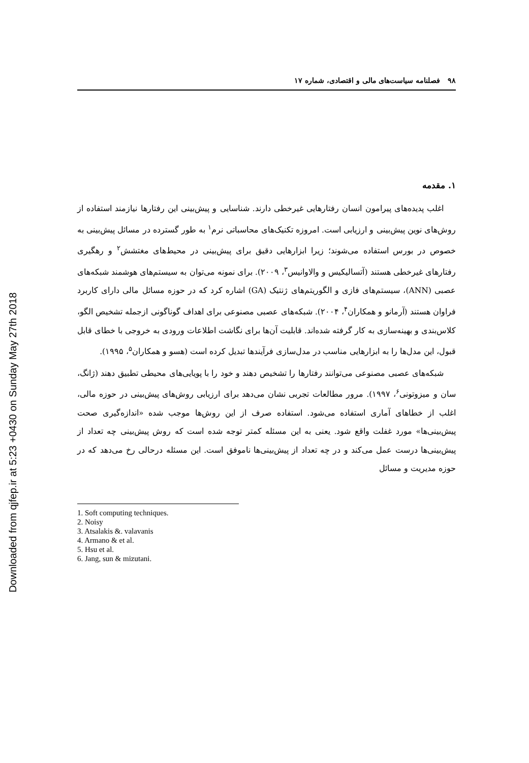Downloaded from qjfep.ir at 5:23 +0430 on Sunday May 27th 2018
۹۸ فصلنامه سیاست‌های مالی و اقتصادی، شماره ۱۷
۱. مقدمه
اغلب پدیده‌های پیرامون انسان رفتارهایی غیرخطی دارند. شناسایی و پیش‌بینی این رفتارها نیازمند استفاده از روش‌های نوین پیش‌بینی و ارزیابی است. امروزه تکنیک‌های محاسباتی نرم<sup>۱</sup> به طور گسترده در مسائل پیش‌بینی به خصوص در بورس استفاده می‌شوند؛ زیرا ابزارهایی دقیق برای پیش‌بینی در محیط‌های مغتشش<sup>۲</sup> و رهگیری رفتارهای غیرخطی هستند (آتسالیکیس و والاوانیس<sup>۳</sup>، ۲۰۰۹). برای نمونه می‌توان به سیستم‌های هوشمند شبکه‌های عصبی (ANN)، سیستم‌های فازی و الگوریتم‌های ژنتیک (GA) اشاره کرد که در حوزه مسائل مالی دارای کاربرد فراوان هستند (آرمانو و همکاران<sup>۴</sup>، ۲۰۰۴). شبکه‌های عصبی مصنوعی برای اهداف گوناگونی ازجمله تشخیص الگو، کلاس‌بندی و بهینه‌سازی به کار گرفته شده‌اند. قابلیت آن‌ها برای نگاشت اطلاعات ورودی به خروجی با خطای قابل قبول، این مدل‌ها را به ابزارهایی مناسب در مدل‌سازی فرآیندها تبدیل کرده است (هسو و همکاران<sup>۵</sup>، ۱۹۹۵).
شبکه‌های عصبی مصنوعی می‌توانند رفتارها را تشخیص دهند و خود را با پویایی‌های محیطی تطبیق دهند (ژانگ، سان و میزوتونی<sup>۶</sup>، ۱۹۹۷). مرور مطالعات تجربی نشان می‌دهد برای ارزیابی روش‌های پیش‌بینی در حوزه مالی، اغلب از خطاهای آماری استفاده می‌شود. استفاده صرف از این روش‌ها موجب شده «اندازه‌گیری صحت پیش‌بینی‌ها» مورد غفلت واقع شود. یعنی به این مسئله کمتر توجه شده است که روش پیش‌بینی چه تعداد از پیش‌بینی‌ها درست عمل می‌کند و در چه تعداد از پیش‌بینی‌ها ناموفق است. این مسئله درحالی رخ می‌دهد که در حوزه مدیریت و مسائل
1. Soft computing techniques.
2. Noisy
3. Atsalakis &. valavanis
4. Armano & et al.
5. Hsu et al.
6. Jang, sun & mizutani.